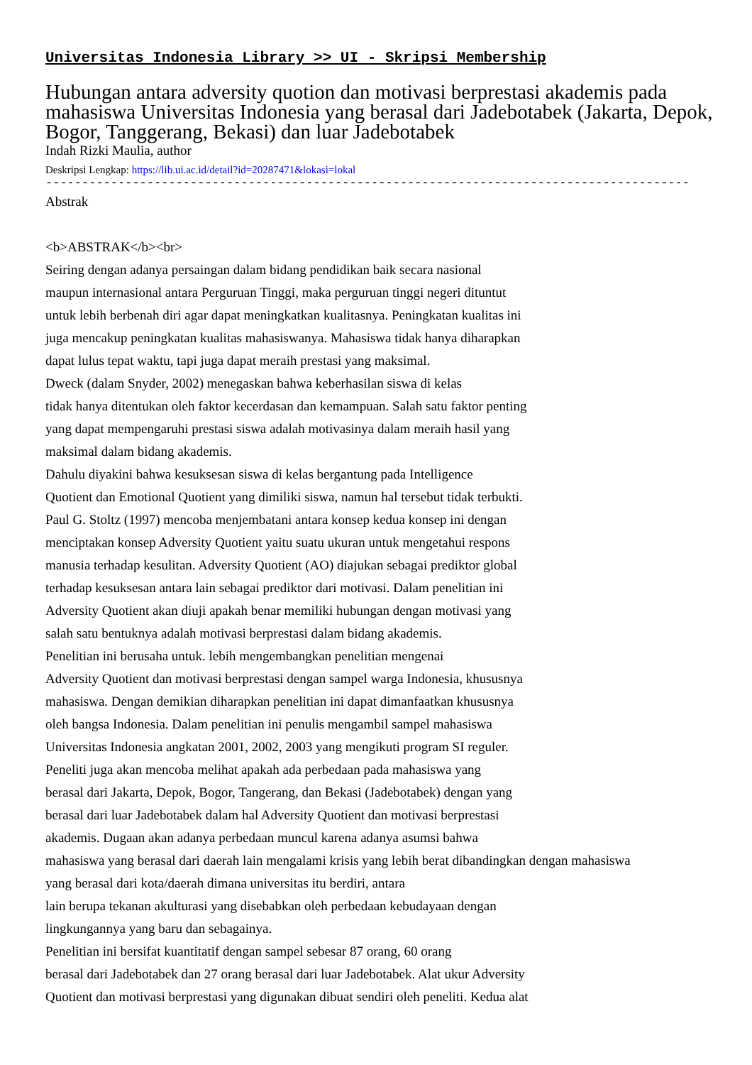Universitas Indonesia Library >> UI - Skripsi Membership
Hubungan antara adversity quotion dan motivasi berprestasi akademis pada mahasiswa Universitas Indonesia yang berasal dari Jadebotabek (Jakarta, Depok, Bogor, Tanggerang, Bekasi) dan luar Jadebotabek
Indah Rizki Maulia, author
Deskripsi Lengkap: https://lib.ui.ac.id/detail?id=20287471&lokasi=lokal
------------------------------------------------------------------------------------------
Abstrak <b>ABSTRAK</b><br> Seiring dengan adanya persaingan dalam bidang pendidikan baik secara nasional maupun internasional antara Perguruan Tinggi, maka perguruan tinggi negeri dituntut untuk lebih berbenah diri agar dapat meningkatkan kualitasnya. Peningkatan kualitas ini juga mencakup peningkatan kualitas mahasiswanya. Mahasiswa tidak hanya diharapkan dapat lulus tepat waktu, tapi juga dapat meraih prestasi yang maksimal. Dweck (dalam Snyder, 2002) menegaskan bahwa keberhasilan siswa di kelas tidak hanya ditentukan oleh faktor kecerdasan dan kemampuan. Salah satu faktor penting yang dapat mempengaruhi prestasi siswa adalah motivasinya dalam meraih hasil yang maksimal dalam bidang akademis. Dahulu diyakini bahwa kesuksesan siswa di kelas bergantung pada Intelligence Quotient dan Emotional Quotient yang dimiliki siswa, namun hal tersebut tidak terbukti. Paul G. Stoltz (1997) mencoba menjembatani antara konsep kedua konsep ini dengan menciptakan konsep Adversity Quotient yaitu suatu ukuran untuk mengetahui respons manusia terhadap kesulitan. Adversity Quotient (AO) diajukan sebagai prediktor global terhadap kesuksesan antara lain sebagai prediktor dari motivasi. Dalam penelitian ini Adversity Quotient akan diuji apakah benar memiliki hubungan dengan motivasi yang salah satu bentuknya adalah motivasi berprestasi dalam bidang akademis. Penelitian ini berusaha untuk. lebih mengembangkan penelitian mengenai Adversity Quotient dan motivasi berprestasi dengan sampel warga Indonesia, khususnya mahasiswa. Dengan demikian diharapkan penelitian ini dapat dimanfaatkan khususnya oleh bangsa Indonesia. Dalam penelitian ini penulis mengambil sampel mahasiswa Universitas Indonesia angkatan 2001, 2002, 2003 yang mengikuti program SI reguler. Peneliti juga akan mencoba melihat apakah ada perbedaan pada mahasiswa yang berasal dari Jakarta, Depok, Bogor, Tangerang, dan Bekasi (Jadebotabek) dengan yang berasal dari luar Jadebotabek dalam hal Adversity Quotient dan motivasi berprestasi akademis. Dugaan akan adanya perbedaan muncul karena adanya asumsi bahwa mahasiswa yang berasal dari daerah lain mengalami krisis yang lebih berat dibandingkan dengan mahasiswa yang berasal dari kota/daerah dimana universitas itu berdiri, antara lain berupa tekanan akulturasi yang disebabkan oleh perbedaan kebudayaan dengan lingkungannya yang baru dan sebagainya. Penelitian ini bersifat kuantitatif dengan sampel sebesar 87 orang, 60 orang berasal dari Jadebotabek dan 27 orang berasal dari luar Jadebotabek. Alat ukur Adversity Quotient dan motivasi berprestasi yang digunakan dibuat sendiri oleh peneliti. Kedua alat